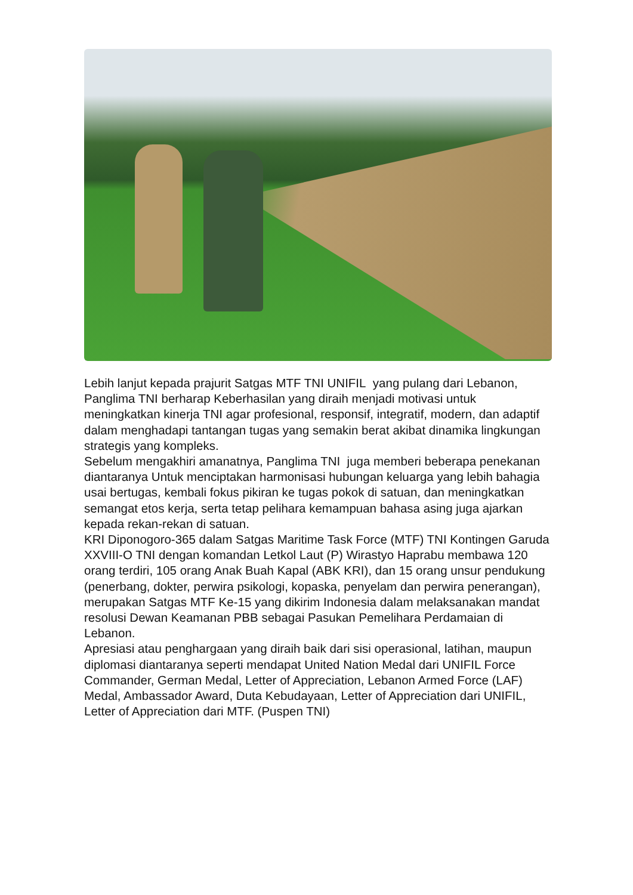Lebih lanjut kepada prajurit Satgas MTF TNI UNIFIL yang pulang dari Lebanon, Panglima TNI berharap Keberhasilan yang diraih menjadi motivasi untuk meningkatkan kinerja TNI agar profesional, responsif, integratif, modern, dan adaptif dalam menghadapi tantangan tugas yang semakin berat akibat dinamika lingkungan strategis yang kompleks.
Sebelum mengakhiri amanatnya, Panglima TNI juga memberi beberapa penekanan diantaranya Untuk menciptakan harmonisasi hubungan keluarga yang lebih bahagia usai bertugas, kembali fokus pikiran ke tugas pokok di satuan, dan meningkatkan semangat etos kerja, serta tetap pelihara kemampuan bahasa asing juga ajarkan kepada rekan-rekan di satuan.
KRI Diponogoro-365 dalam Satgas Maritime Task Force (MTF) TNI Kontingen Garuda XXVIII-O TNI dengan komandan Letkol Laut (P) Wirastyo Haprabu membawa 120 orang terdiri, 105 orang Anak Buah Kapal (ABK KRI), dan 15 orang unsur pendukung (penerbang, dokter, perwira psikologi, kopaska, penyelam dan perwira penerangan), merupakan Satgas MTF Ke-15 yang dikirim Indonesia dalam melaksanakan mandat resolusi Dewan Keamanan PBB sebagai Pasukan Pemelihara Perdamaian di Lebanon.
Apresiasi atau penghargaan yang diraih baik dari sisi operasional, latihan, maupun diplomasi diantaranya seperti mendapat United Nation Medal dari UNIFIL Force Commander, German Medal, Letter of Appreciation, Lebanon Armed Force (LAF) Medal, Ambassador Award, Duta Kebudayaan, Letter of Appreciation dari UNIFIL, Letter of Appreciation dari MTF. (Puspen TNI)